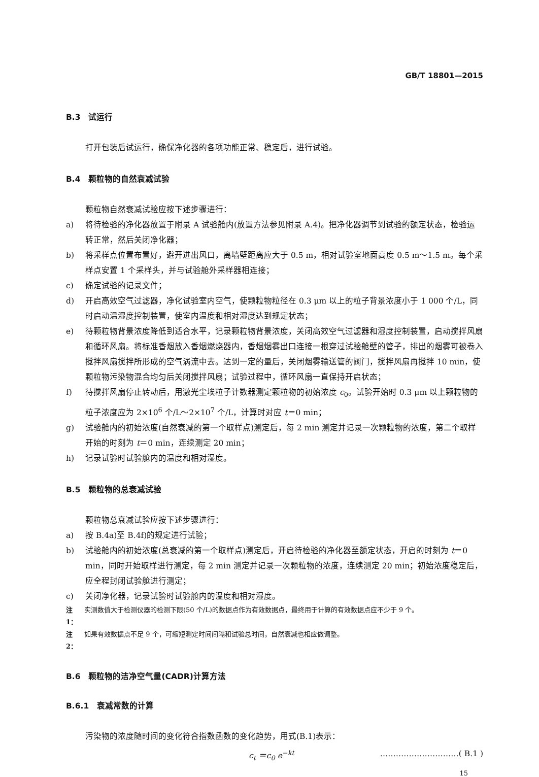GB/T 18801—2015
B.3　试运行
打开包装后试运行，确保净化器的各项功能正常、稳定后，进行试验。
B.4　颗粒物的自然衰减试验
颗粒物自然衰减试验应按下述步骤进行：
a) 将待检验的净化器放置于附录 A 试验舱内(放置方法参见附录 A.4)。把净化器调节到试验的额定状态，检验运转正常，然后关闭净化器；
b) 将采样点位置布置好，避开进出风口，离墙壁距离应大于 0.5 m，相对试验室地面高度 0.5 m～1.5 m。每个采样点安置 1 个采样头，并与试验舱外采样器相连接；
c) 确定试验的记录文件；
d) 开启高效空气过滤器，净化试验室内空气，使颗粒物粒径在 0.3 μm 以上的粒子背景浓度小于 1 000 个/L，同时启动温湿度控制装置，使室内温度和相对湿度达到规定状态；
e) 待颗粒物背景浓度降低到适合水平，记录颗粒物背景浓度，关闭高效空气过滤器和湿度控制装置，启动搅拌风扇和循环风扇。将标准香烟放入香烟燃烧器内，香烟烟雾出口连接一根穿过试验舱壁的管子，排出的烟雾可被卷入搅拌风扇搅拌所形成的空气涡流中去。达到一定的量后，关闭烟雾输送管的阀门，搅拌风扇再搅拌 10 min，使颗粒物污染物混合均匀后关闭搅拌风扇；试验过程中，循环风扇一直保持开启状态；
f) 待搅拌风扇停止转动后，用激光尘埃粒子计数器测定颗粒物的初始浓度 c<sub>0</sub>。试验开始时 0.3 μm 以上颗粒物的粒子浓度应为 2×10<sup>6</sup> 个/L～2×10<sup>7</sup> 个/L，计算时对应 t＝0 min；
g) 试验舱内的初始浓度(自然衰减的第一个取样点)测定后，每 2 min 测定并记录一次颗粒物的浓度，第二个取样开始的时刻为 t＝0 min，连续测定 20 min；
h) 记录试验时试验舱内的温度和相对湿度。
B.5　颗粒物的总衰减试验
颗粒物总衰减试验应按下述步骤进行：
a) 按 B.4a)至 B.4f)的规定进行试验；
b) 试验舱内的初始浓度(总衰减的第一个取样点)测定后，开启待检验的净化器至额定状态，开启的时刻为 t＝0 min，同时开始取样进行测定，每 2 min 测定并记录一次颗粒物的浓度，连续测定 20 min；初始浓度稳定后，应全程封闭试验舱进行测定；
c) 关闭净化器，记录试验时试验舱内的温度和相对湿度。
注 1： 实测数值大于检测仪器的检测下限(50 个/L)的数据点作为有效数据点，最终用于计算的有效数据点应不少于 9 个。
注 2： 如果有效数据点不足 9 个，可缩短测定时间间隔和试验总时间，自然衰减也相应做调整。
B.6　颗粒物的洁净空气量(CADR)计算方法
B.6.1　衰减常数的计算
污染物的浓度随时间的变化符合指数函数的变化趋势，用式(B.1)表示：
c<sub>t</sub> ＝c<sub>0</sub> e<sup>−kt</sup> …………………………( B.1 )
15